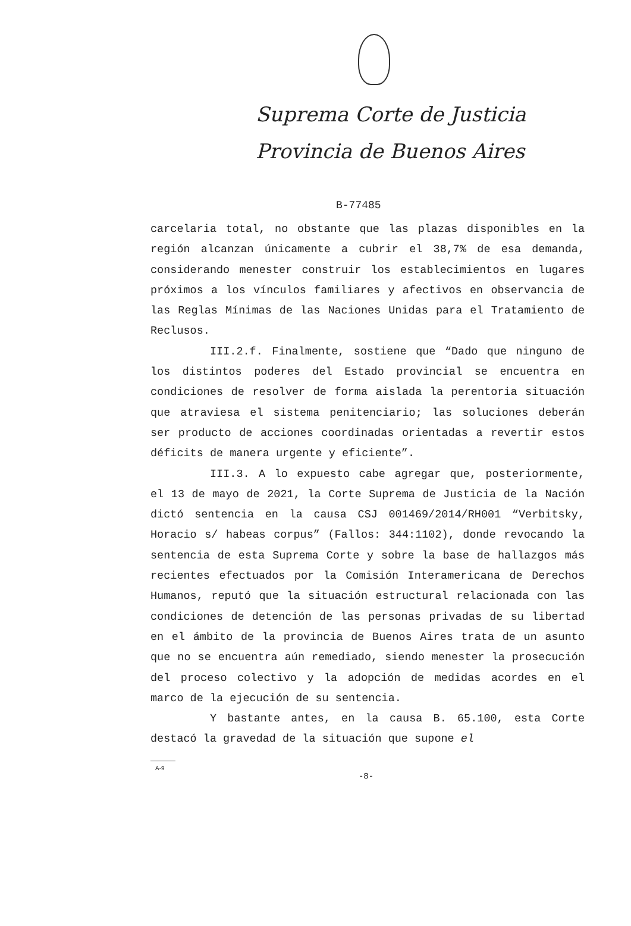Suprema Corte de Justicia
Provincia de Buenos Aires
B-77485
carcelaria total, no obstante que las plazas disponibles en la región alcanzan únicamente a cubrir el 38,7% de esa demanda, considerando menester construir los establecimientos en lugares próximos a los vínculos familiares y afectivos en observancia de las Reglas Mínimas de las Naciones Unidas para el Tratamiento de Reclusos.
III.2.f. Finalmente, sostiene que “Dado que ninguno de los distintos poderes del Estado provincial se encuentra en condiciones de resolver de forma aislada la perentoria situación que atraviesa el sistema penitenciario; las soluciones deberán ser producto de acciones coordinadas orientadas a revertir estos déficits de manera urgente y eficiente”.
III.3. A lo expuesto cabe agregar que, posteriormente, el 13 de mayo de 2021, la Corte Suprema de Justicia de la Nación dictó sentencia en la causa CSJ 001469/2014/RH001 “Verbitsky, Horacio s/ habeas corpus” (Fallos: 344:1102), donde revocando la sentencia de esta Suprema Corte y sobre la base de hallazgos más recientes efectuados por la Comisión Interamericana de Derechos Humanos, reputó que la situación estructural relacionada con las condiciones de detención de las personas privadas de su libertad en el ámbito de la provincia de Buenos Aires trata de un asunto que no se encuentra aún remediado, siendo menester la prosecución del proceso colectivo y la adopción de medidas acordes en el marco de la ejecución de su sentencia.
Y bastante antes, en la causa B. 65.100, esta Corte destacó la gravedad de la situación que supone el
A-9
-8-